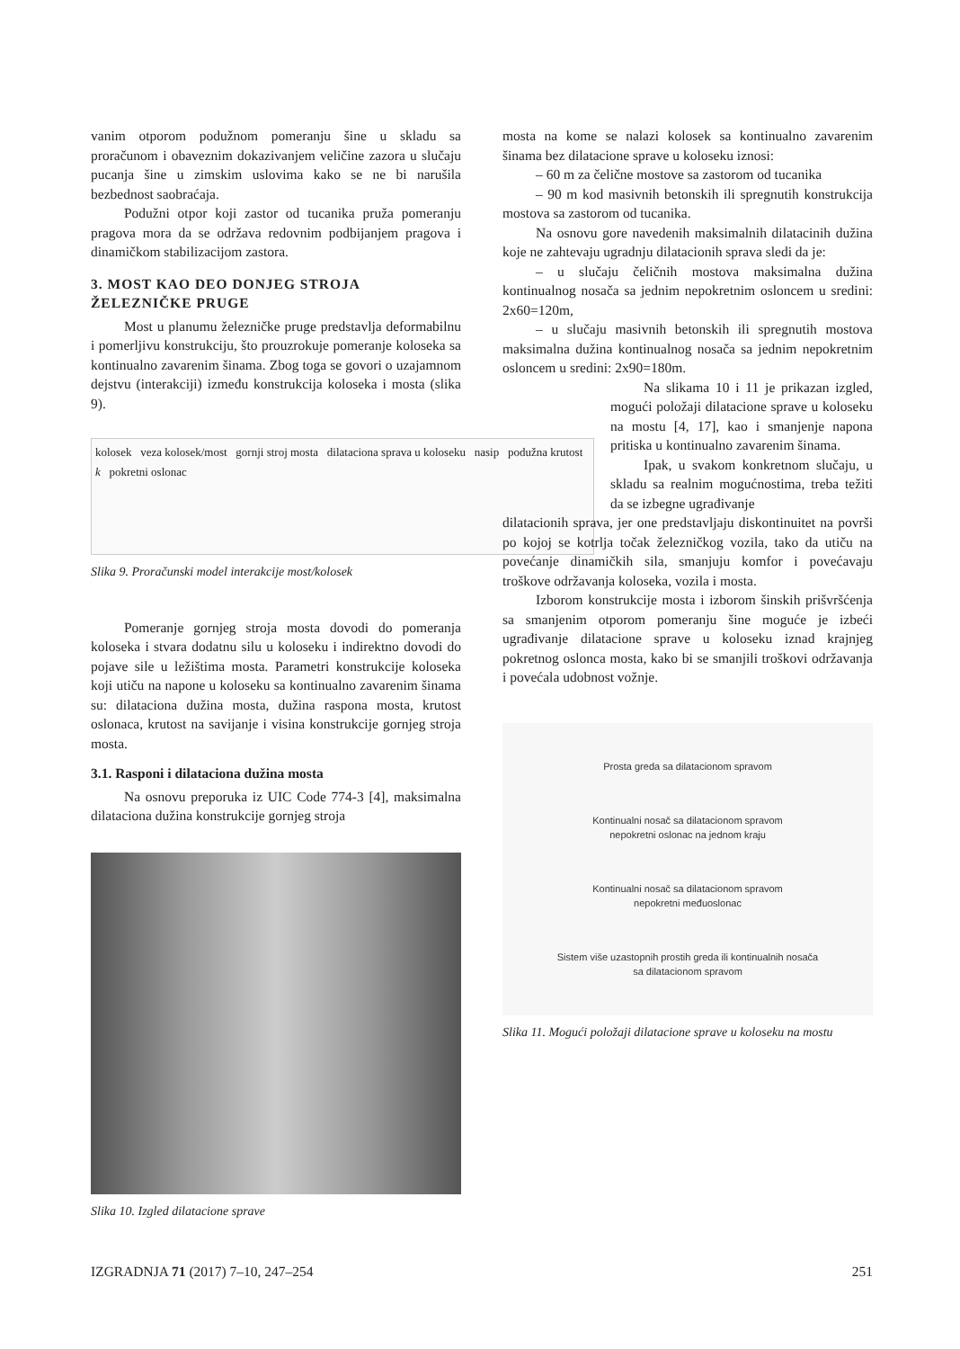vanim otporom podužnom pomeranju šine u skladu sa proračunom i obaveznim dokazivanjem veličine zazora u slučaju pucanja šine u zimskim uslovima kako se ne bi narušila bezbednost saobraćaja.
Podužni otpor koji zastor od tucanika pruža pomeranju pragova mora da se održava redovnim podbijanjem pragova i dinamičkom stabilizacijom zastora.
3. MOST KAO DEO DONJEG STROJA ŽELEZNIČKE PRUGE
Most u planumu železničke pruge predstavlja deformabilnu i pomerljivu konstrukciju, što prouzrokuje pomeranje koloseka sa kontinualno zavarenim šinama. Zbog toga se govori o uzajamnom dejstvu (interakciji) između konstrukcija koloseka i mosta (slika 9).
kolosek veza kolosek/most gornji stroj mosta dilataciona sprava u koloseku nasip podužna krutost k pokretni oslonac
Slika 9. Proračunski model interakcije most/kolosek
Pomeranje gornjeg stroja mosta dovodi do pomeranja koloseka i stvara dodatnu silu u koloseku i indirektno dovodi do pojave sile u ležištima mosta. Parametri konstrukcije koloseka koji utiču na napone u koloseku sa kontinualno zavarenim šinama su: dilataciona dužina mosta, dužina raspona mosta, krutost oslonaca, krutost na savijanje i visina konstrukcije gornjeg stroja mosta.
3.1. Rasponi i dilataciona dužina mosta
Na osnovu preporuka iz UIC Code 774-3 [4], maksimalna dilataciona dužina konstrukcije gornjeg stroja
Slika 10. Izgled dilatacione sprave
mosta na kome se nalazi kolosek sa kontinualno zavarenim šinama bez dilatacione sprave u koloseku iznosi:
– 60 m za čelične mostove sa zastorom od tucanika
– 90 m kod masivnih betonskih ili spregnutih konstrukcija mostova sa zastorom od tucanika.
Na osnovu gore navedenih maksimalnih dilatacinih dužina koje ne zahtevaju ugradnju dilatacionih sprava sledi da je:
– u slučaju čeličnih mostova maksimalna dužina kontinualnog nosača sa jednim nepokretnim osloncem u sredini: 2x60=120m,
– u slučaju masivnih betonskih ili spregnutih mostova maksimalna dužina kontinualnog nosača sa jednim nepokretnim osloncem u sredini: 2x90=180m.
Na slikama 10 i 11 je prikazan izgled, mogući položaji dilatacione sprave u koloseku na mostu [4, 17], kao i smanjenje napona pritiska u kontinualno zavarenim šinama.
Ipak, u svakom konkretnom slučaju, u skladu sa realnim mogućnostima, treba težiti da se izbegne ugrađivanje
dilatacionih sprava, jer one predstavljaju diskontinuitet na površi po kojoj se kotrlja točak železničkog vozila, tako da utiču na povećanje dinamičkih sila, smanjuju komfor i povećavaju troškove održavanja koloseka, vozila i mosta.
Izborom konstrukcije mosta i izborom šinskih prišvršćenja sa smanjenim otporom pomeranju šine moguće je izbeći ugrađivanje dilatacione sprave u koloseku iznad krajnjeg pokretnog oslonca mosta, kako bi se smanjili troškovi održavanja i povećala udobnost vožnje.
Prosta greda sa dilatacionom spravom
Kontinualni nosač sa dilatacionom spravom
nepokretni oslonac na jednom kraju
Kontinualni nosač sa dilatacionom spravom
nepokretni međuoslonac
Sistem više uzastopnih prostih greda ili kontinualnih nosača
sa dilatacionom spravom
Slika 11. Mogući položaji dilatacione sprave u koloseku na mostu
IZGRADNJA 71 (2017) 7–10, 247–254 251